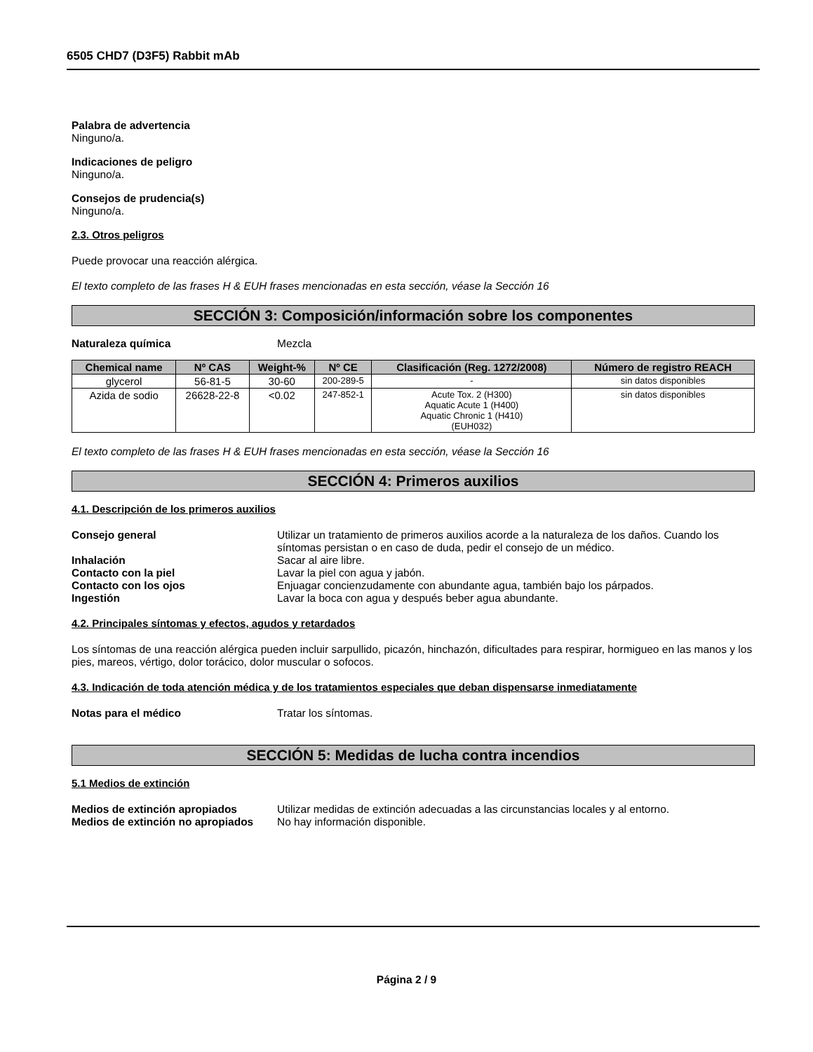6505 CHD7 (D3F5) Rabbit mAb
Palabra de advertencia
Ninguno/a.
Indicaciones de peligro
Ninguno/a.
Consejos de prudencia(s)
Ninguno/a.
2.3. Otros peligros
Puede provocar una reacción alérgica.
El texto completo de las frases H & EUH frases mencionadas en esta sección, véase la Sección 16
SECCIÓN 3: Composición/información sobre los componentes
Naturaleza química Mezcla
| Chemical name | Nº CAS | Weight-% | Nº CE | Clasificación (Reg. 1272/2008) | Número de registro REACH |
| --- | --- | --- | --- | --- | --- |
| glycerol | 56-81-5 | 30-60 | 200-289-5 | - | sin datos disponibles |
| Azida de sodio | 26628-22-8 | <0.02 | 247-852-1 | Acute Tox. 2 (H300) Aquatic Acute 1 (H400) Aquatic Chronic 1 (H410) (EUH032) | sin datos disponibles |
El texto completo de las frases H & EUH frases mencionadas en esta sección, véase la Sección 16
SECCIÓN 4: Primeros auxilios
4.1. Descripción de los primeros auxilios
Consejo general Utilizar un tratamiento de primeros auxilios acorde a la naturaleza de los daños. Cuando los síntomas persistan o en caso de duda, pedir el consejo de un médico.
Inhalación Sacar al aire libre.
Contacto con la piel Lavar la piel con agua y jabón.
Contacto con los ojos Enjuagar concienzudamente con abundante agua, también bajo los párpados.
Ingestión Lavar la boca con agua y después beber agua abundante.
4.2. Principales síntomas y efectos, agudos y retardados
Los síntomas de una reacción alérgica pueden incluir sarpullido, picazón, hinchazón, dificultades para respirar, hormigueo en las manos y los pies, mareos, vértigo, dolor torácico, dolor muscular o sofocos.
4.3. Indicación de toda atención médica y de los tratamientos especiales que deban dispensarse inmediatamente
Notas para el médico Tratar los síntomas.
SECCIÓN 5: Medidas de lucha contra incendios
5.1 Medios de extinción
Medios de extinción apropiados Utilizar medidas de extinción adecuadas a las circunstancias locales y al entorno.
Medios de extinción no apropiados No hay información disponible.
Página 2 / 9